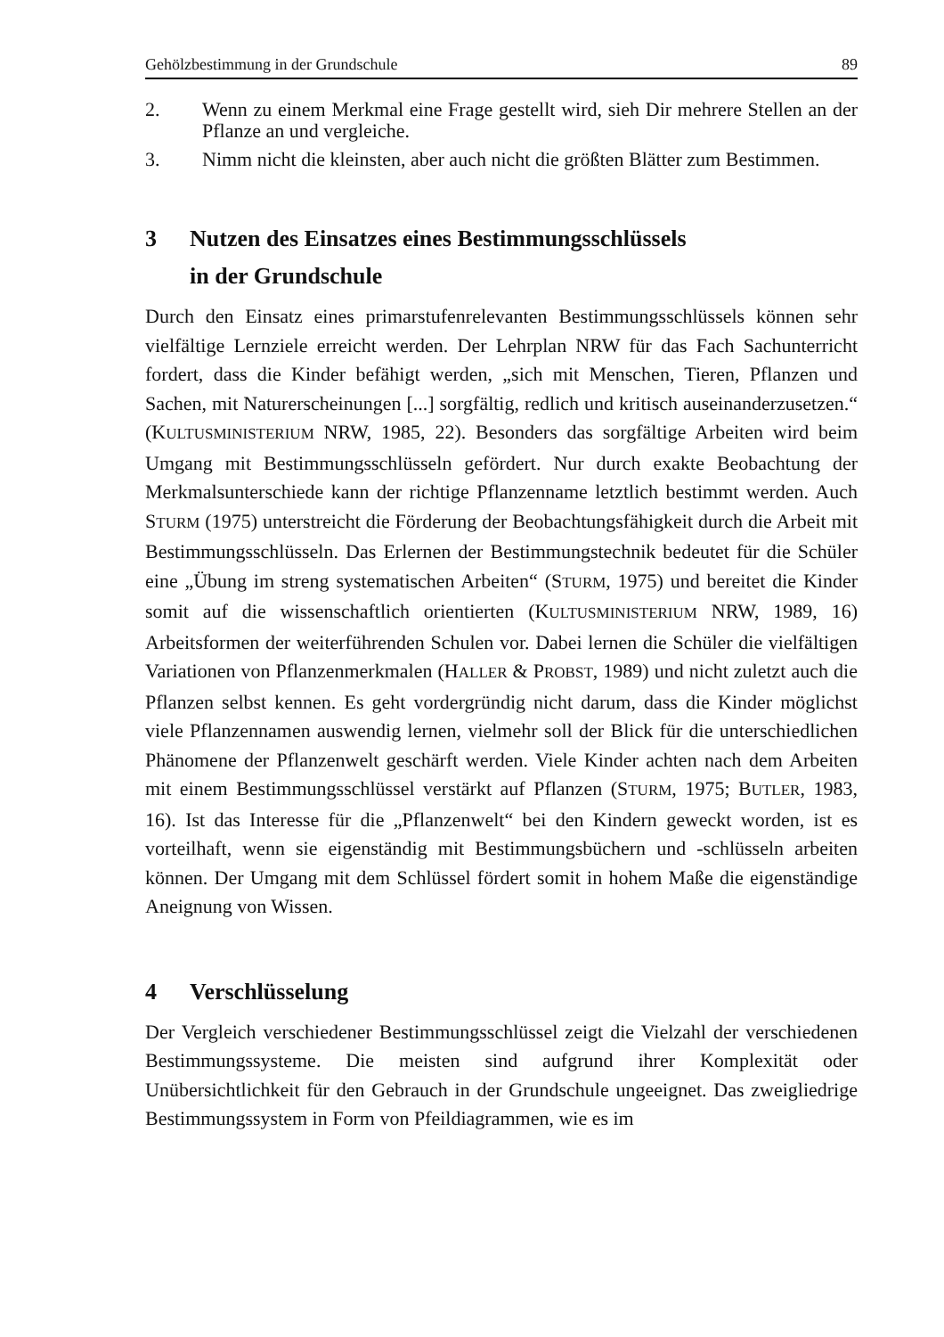Gehölzbestimmung in der Grundschule 89
2. Wenn zu einem Merkmal eine Frage gestellt wird, sieh Dir mehrere Stellen an der Pflanze an und vergleiche.
3. Nimm nicht die kleinsten, aber auch nicht die größten Blätter zum Bestimmen.
3 Nutzen des Einsatzes eines Bestimmungsschlüssels
in der Grundschule
Durch den Einsatz eines primarstufenrelevanten Bestimmungsschlüssels können sehr vielfältige Lernziele erreicht werden. Der Lehrplan NRW für das Fach Sachunterricht fordert, dass die Kinder befähigt werden, „sich mit Menschen, Tieren, Pflanzen und Sachen, mit Naturerscheinungen [...] sorgfältig, redlich und kritisch auseinanderzusetzen.“ (KULTUSMINISTERIUM NRW, 1985, 22). Besonders das sorgfältige Arbeiten wird beim Umgang mit Bestimmungsschlüsseln gefördert. Nur durch exakte Beobachtung der Merkmalsunterschiede kann der richtige Pflanzenname letztlich bestimmt werden. Auch STURM (1975) unterstreicht die Förderung der Beobachtungsfähigkeit durch die Arbeit mit Bestimmungsschlüsseln. Das Erlernen der Bestimmungstechnik bedeutet für die Schüler eine „Übung im streng systematischen Arbeiten“ (STURM, 1975) und bereitet die Kinder somit auf die wissenschaftlich orientierten (KULTUSMINISTERIUM NRW, 1989, 16) Arbeitsformen der weiterführenden Schulen vor. Dabei lernen die Schüler die vielfältigen Variationen von Pflanzenmerkmalen (HALLER & PROBST, 1989) und nicht zuletzt auch die Pflanzen selbst kennen. Es geht vordergründig nicht darum, dass die Kinder möglichst viele Pflanzennamen auswendig lernen, vielmehr soll der Blick für die unterschiedlichen Phänomene der Pflanzenwelt geschärft werden. Viele Kinder achten nach dem Arbeiten mit einem Bestimmungsschlüssel verstärkt auf Pflanzen (STURM, 1975; BUTLER, 1983, 16). Ist das Interesse für die „Pflanzenwelt“ bei den Kindern geweckt worden, ist es vorteilhaft, wenn sie eigenständig mit Bestimmungsbüchern und -schlüsseln arbeiten können. Der Umgang mit dem Schlüssel fördert somit in hohem Maße die eigenständige Aneignung von Wissen.
4 Verschlüsselung
Der Vergleich verschiedener Bestimmungsschlüssel zeigt die Vielzahl der verschiedenen Bestimmungssysteme. Die meisten sind aufgrund ihrer Komplexität oder Unübersichtlichkeit für den Gebrauch in der Grundschule ungeeignet. Das zweigliedrige Bestimmungssystem in Form von Pfeildiagrammen, wie es im